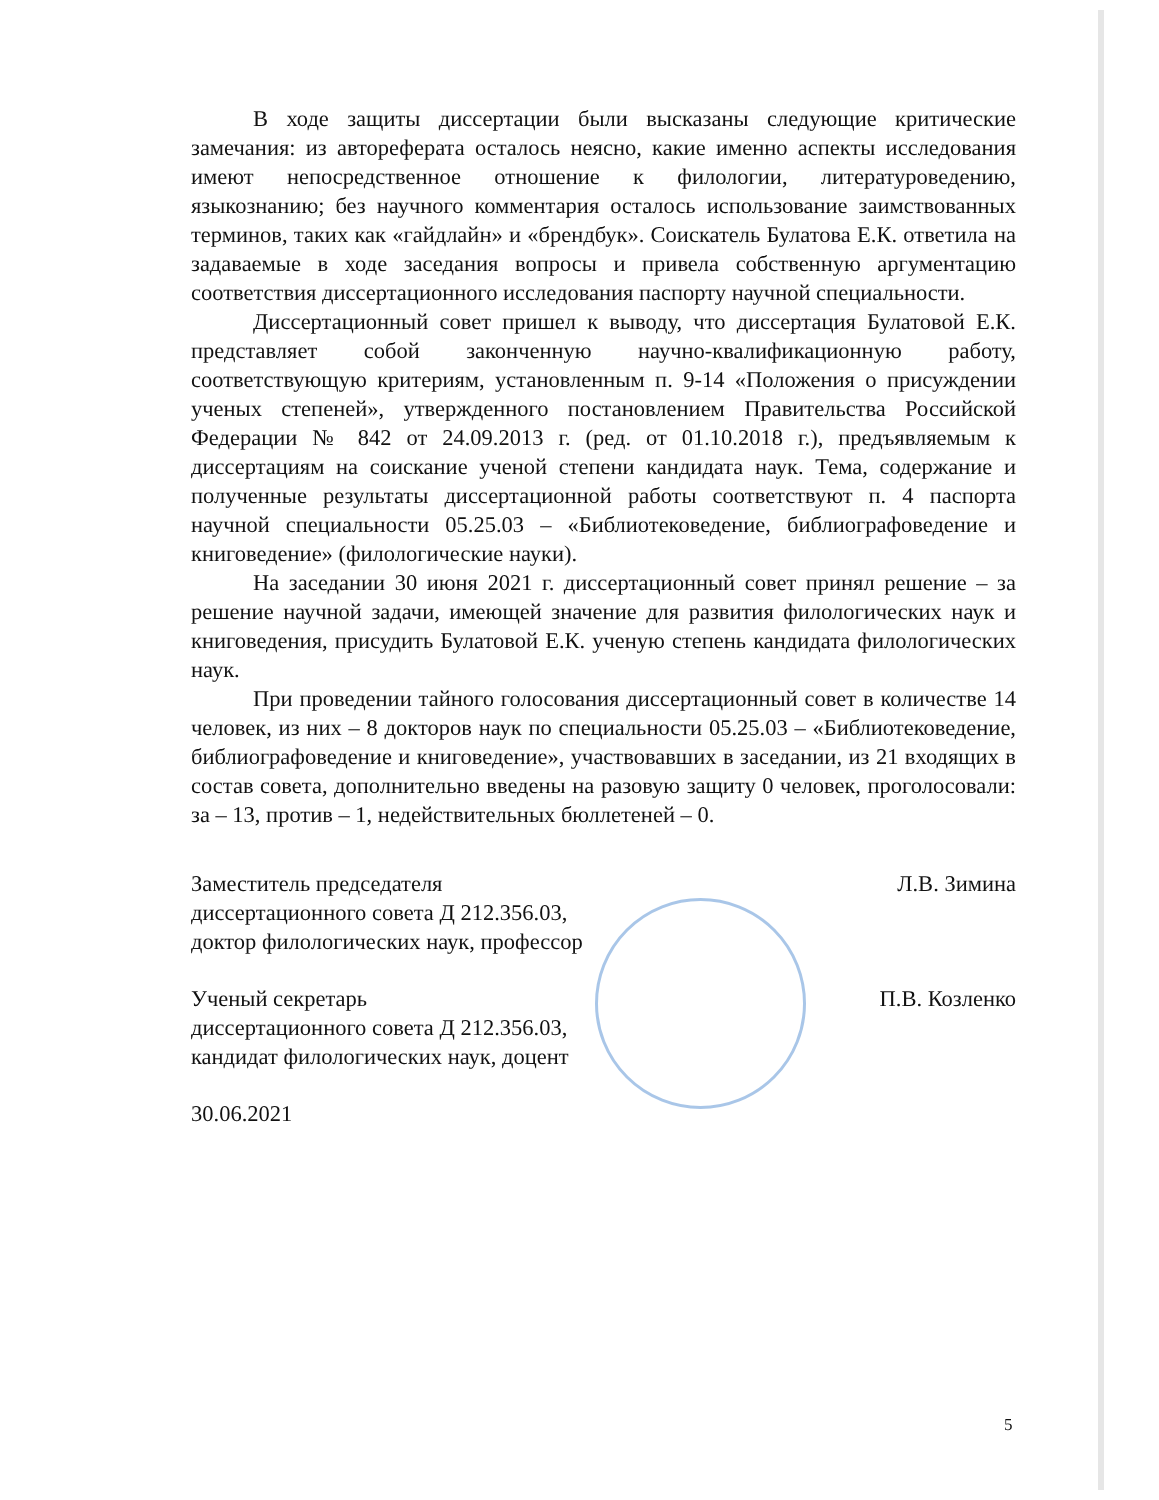В ходе защиты диссертации были высказаны следующие критические замечания: из автореферата осталось неясно, какие именно аспекты исследования имеют непосредственное отношение к филологии, литературоведению, языкознанию; без научного комментария осталось использование заимствованных терминов, таких как «гайдлайн» и «брендбук». Соискатель Булатова Е.К. ответила на задаваемые в ходе заседания вопросы и привела собственную аргументацию соответствия диссертационного исследования паспорту научной специальности.
Диссертационный совет пришел к выводу, что диссертация Булатовой Е.К. представляет собой законченную научно-квалификационную работу, соответствующую критериям, установленным п. 9-14 «Положения о присуждении ученых степеней», утвержденного постановлением Правительства Российской Федерации № 842 от 24.09.2013 г. (ред. от 01.10.2018 г.), предъявляемым к диссертациям на соискание ученой степени кандидата наук. Тема, содержание и полученные результаты диссертационной работы соответствуют п. 4 паспорта научной специальности 05.25.03 – «Библиотековедение, библиографоведение и книговедение» (филологические науки).
На заседании 30 июня 2021 г. диссертационный совет принял решение – за решение научной задачи, имеющей значение для развития филологических наук и книговедения, присудить Булатовой Е.К. ученую степень кандидата филологических наук.
При проведении тайного голосования диссертационный совет в количестве 14 человек, из них – 8 докторов наук по специальности 05.25.03 – «Библиотековедение, библиографоведение и книговедение», участвовавших в заседании, из 21 входящих в состав совета, дополнительно введены на разовую защиту 0 человек, проголосовали: за – 13, против – 1, недействительных бюллетеней – 0.
Заместитель председателя
диссертационного совета Д 212.356.03,
доктор филологических наук, профессор
Л.В. Зимина
Ученый секретарь
диссертационного совета Д 212.356.03,
кандидат филологических наук, доцент
П.В. Козленко
30.06.2021
5